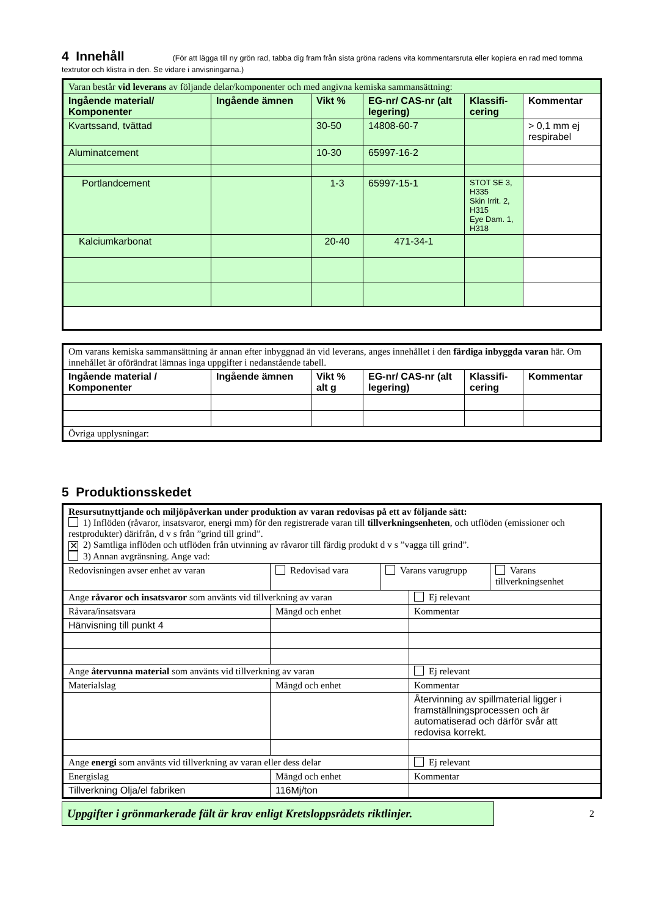4 Innehåll
(För att lägga till ny grön rad, tabba dig fram från sista gröna radens vita kommentarsruta eller kopiera en rad med tomma textrutor och klistra in den. Se vidare i anvisningarna.)
| Varan består vid leverans av följande delar/komponenter och med angivna kemiska sammansättning: | | | | | |
| Ingående material/ Komponenter | Ingående ämnen | Vikt % | EG-nr/ CAS-nr (alt legering) | Klassifi-cering | Kommentar |
| Kvartssand, tvättad | | 30-50 | 14808-60-7 | | > 0,1 mm ej respirabel |
| Aluminatcement | | 10-30 | 65997-16-2 | | |
| Portlandcement | | 1-3 | 65997-15-1 | STOT SE 3, H335 Skin Irrit. 2, H315 Eye Dam. 1, H318 | |
| Kalciumkarbonat | | 20-40 | 471-34-1 | | |
| Om varans kemiska sammansättning är annan efter inbyggnad än vid leverans, anges innehållet i den färdiga inbyggda varan här. Om innehållet är oförändrat lämnas inga uppgifter i nedanstående tabell. | | | | | |
| Ingående material / Komponenter | Ingående ämnen | Vikt % alt g | EG-nr/ CAS-nr (alt legering) | Klassifi-cering | Kommentar |
| Övriga upplysningar: | | | | | |
5 Produktionsskedet
| Resursutnyttjande och miljöpåverkan under produktion av varan redovisas på ett av följande sätt: 1) Inflöden (råvaror, insatsvaror, energi mm) för den registrerade varan till tillverkningsenheten , och utflöden (emissioner och restprodukter) därifrån, d v s från ”grind till grind”. ✕ 2) Samtliga inflöden och utflöden från utvinning av råvaror till färdig produkt d v s ”vagga till grind”. 3) Annan avgränsning. Ange vad: | | | | |
| Redovisningen avser enhet av varan | Redovisad vara | Varans varugrupp | | Varans tillverkningsenhet |
| Ange råvaror och insatsvaror som använts vid tillverkning av varan | | | Ej relevant | |
| Råvara/insatsvara | Mängd och enhet | | Kommentar | |
| Hänvisning till punkt 4 | | | | |
| Ange återvunna material som använts vid tillverkning av varan | | | Ej relevant | |
| Materialslag | Mängd och enhet | | Kommentar | |
| | | | Återvinning av spillmaterial ligger i framställningsprocessen och är automatiserad och därför svår att redovisa korrekt. | |
| Ange energi som använts vid tillverkning av varan eller dess delar | | | Ej relevant | |
| Energislag | Mängd och enhet | | Kommentar | |
| Tillverkning Olja/el fabriken | 116Mj/ton | | | |
Uppgifter i grönmarkerade fält är krav enligt Kretsloppsrådets riktlinjer.
2